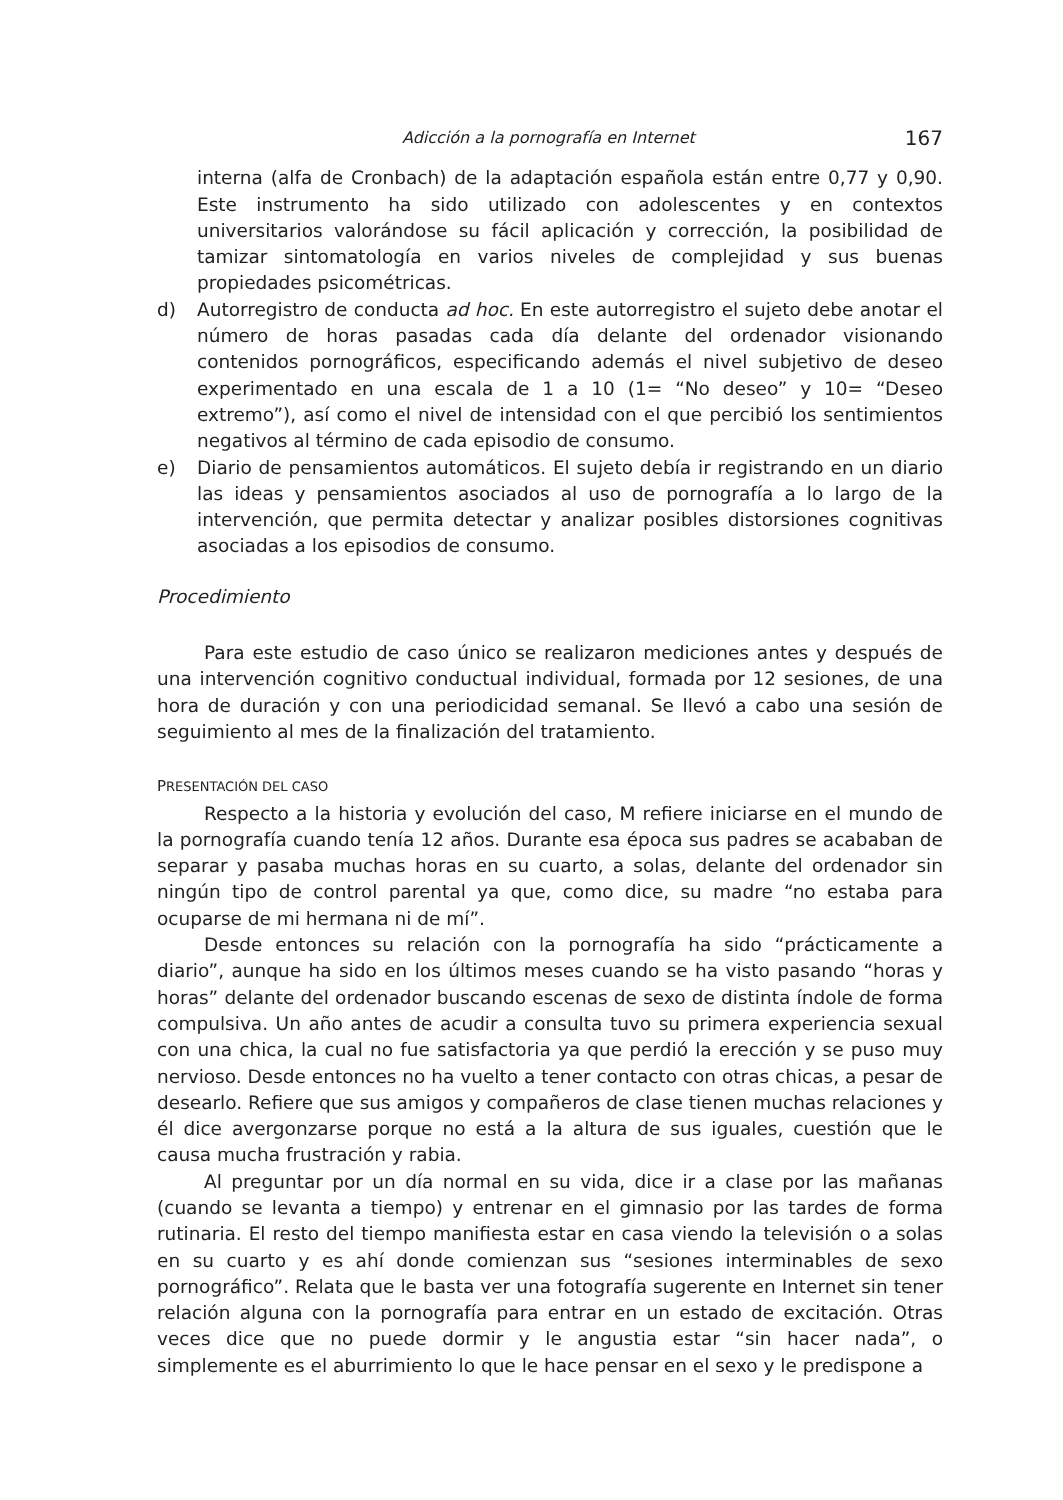Adicción a la pornografía en Internet 167
interna (alfa de Cronbach) de la adaptación española están entre 0,77 y 0,90. Este instrumento ha sido utilizado con adolescentes y en contextos universitarios valorándose su fácil aplicación y corrección, la posibilidad de tamizar sintomatología en varios niveles de complejidad y sus buenas propiedades psicométricas.
d) Autorregistro de conducta ad hoc. En este autorregistro el sujeto debe anotar el número de horas pasadas cada día delante del ordenador visionando contenidos pornográficos, especificando además el nivel subjetivo de deseo experimentado en una escala de 1 a 10 (1= “No deseo” y 10= “Deseo extremo”), así como el nivel de intensidad con el que percibió los sentimientos negativos al término de cada episodio de consumo.
e) Diario de pensamientos automáticos. El sujeto debía ir registrando en un diario las ideas y pensamientos asociados al uso de pornografía a lo largo de la intervención, que permita detectar y analizar posibles distorsiones cognitivas asociadas a los episodios de consumo.
Procedimiento
Para este estudio de caso único se realizaron mediciones antes y después de una intervención cognitivo conductual individual, formada por 12 sesiones, de una hora de duración y con una periodicidad semanal. Se llevó a cabo una sesión de seguimiento al mes de la finalización del tratamiento.
PRESENTACIÓN DEL CASO
Respecto a la historia y evolución del caso, M refiere iniciarse en el mundo de la pornografía cuando tenía 12 años. Durante esa época sus padres se acababan de separar y pasaba muchas horas en su cuarto, a solas, delante del ordenador sin ningún tipo de control parental ya que, como dice, su madre “no estaba para ocuparse de mi hermana ni de mí”.
Desde entonces su relación con la pornografía ha sido “prácticamente a diario”, aunque ha sido en los últimos meses cuando se ha visto pasando “horas y horas” delante del ordenador buscando escenas de sexo de distinta índole de forma compulsiva. Un año antes de acudir a consulta tuvo su primera experiencia sexual con una chica, la cual no fue satisfactoria ya que perdió la erección y se puso muy nervioso. Desde entonces no ha vuelto a tener contacto con otras chicas, a pesar de desearlo. Refiere que sus amigos y compañeros de clase tienen muchas relaciones y él dice avergonzarse porque no está a la altura de sus iguales, cuestión que le causa mucha frustración y rabia.
Al preguntar por un día normal en su vida, dice ir a clase por las mañanas (cuando se levanta a tiempo) y entrenar en el gimnasio por las tardes de forma rutinaria. El resto del tiempo manifiesta estar en casa viendo la televisión o a solas en su cuarto y es ahí donde comienzan sus “sesiones interminables de sexo pornográfico”. Relata que le basta ver una fotografía sugerente en Internet sin tener relación alguna con la pornografía para entrar en un estado de excitación. Otras veces dice que no puede dormir y le angustia estar “sin hacer nada”, o simplemente es el aburrimiento lo que le hace pensar en el sexo y le predispone a